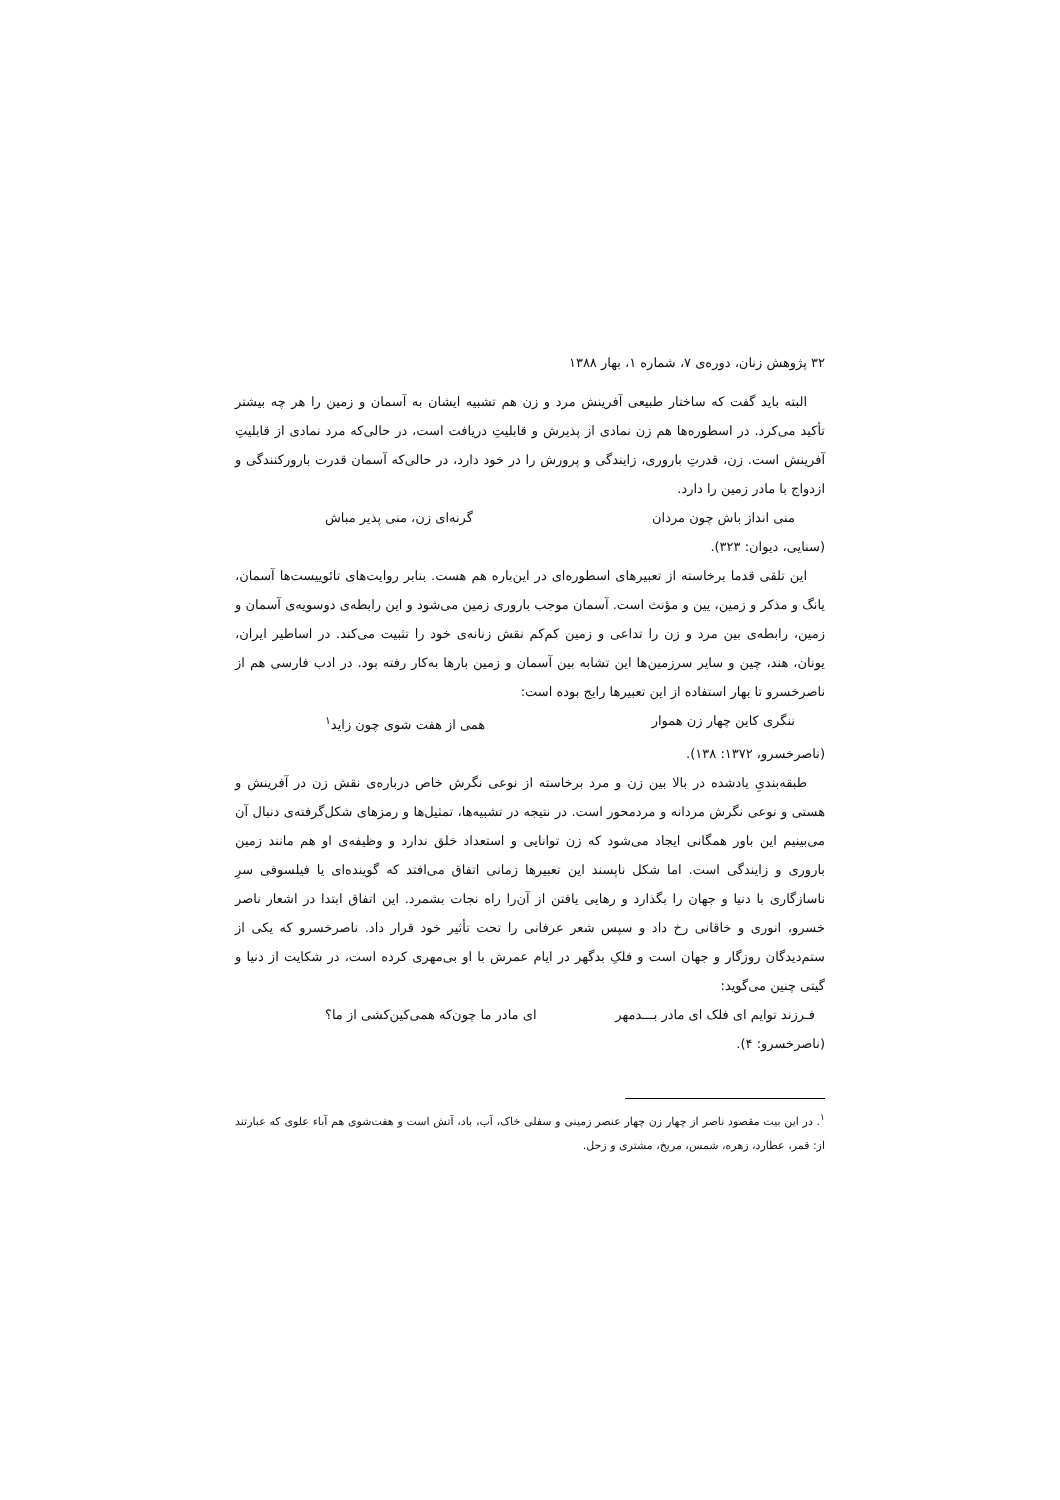۳۲ پژوهش زنان، دوره‌ی ۷، شماره ۱، بهار ۱۳۸۸
البته باید گفت که ساختار طبیعی آفرینش مرد و زن هم تشبیه ایشان به آسمان و زمین را هر چه بیشتر تأکید می‌کرد. در اسطوره‌ها هم زن نمادی از پذیرش و قابلیتِ دریافت است، در حالی‌که مرد نمادی از قابلیتِ آفرینش است. زن، قدرتِ باروری، زایندگی و پرورش را در خود دارد، در حالی‌که آسمان قدرت بارورکنندگی و ازدواج با مادر زمین را دارد.
منی انداز باش چون مردان گرنه‌ای زن، منی پذیر مباش
(سنایی، دیوان: ۳۲۳).
این تلقی قدما برخاسته از تعبیرهای اسطوره‌ای در این‌باره هم هست. بنابر روایت‌های تائوییست‌ها آسمان، یانگ و مذکر و زمین، یین و مؤنث است. آسمان موجب باروری زمین می‌شود و این رابطه‌ی دوسویه‌ی آسمان و زمین، رابطه‌ی بین مرد و زن را تداعی و زمین کم‌کم نقش زنانه‌ی خود را تثبیت می‌کند. در اساطیر ایران، یونان، هند، چین و سایر سرزمین‌ها این تشابه بین آسمان و زمین بارها به‌کار رفته بود. در ادب فارسی هم از ناصرخسرو تا بهار استفاده از این تعبیرها رایج بوده است:
ننگری کاین چهار زن هموار همی از هفت شوی چون زاید<sup>۱</sup>
(ناصرخسرو، ۱۳۷۲: ۱۳۸).
طبقه‌بندیِ یادشده در بالا بین زن و مرد برخاسته از نوعی نگرش خاص درباره‌ی نقش زن در آفرینش و هستی و نوعی نگرش مردانه و مردمحور است. در نتیجه در تشبیه‌ها، تمثیل‌ها و رمزهای شکل‌گرفته‌ی دنبال آن می‌بینیم این باور همگانی ایجاد می‌شود که زن توانایی و استعداد خلق ندارد و وظیفه‌ی او هم مانند زمین باروری و زایندگی است. اما شکل ناپسند این تعبیرها زمانی اتفاق می‌افتد که گوینده‌ای یا فیلسوفی سرِ ناسازگاری با دنیا و جهان را بگذارد و رهایی یافتن از آن‌را راه نجات بشمرد. این اتفاق ابتدا در اشعار ناصر خسرو، انوری و خاقانی رخ داد و سپس شعر عرفانی را تحت تأثیر خود قرار داد. ناصرخسرو که یکی از ستم‌دیدگان روزگار و جهان است و فلکِ بدگهر در ایام عمرش با او بی‌مهری کرده است، در شکایت از دنیا و گیتی چنین می‌گوید:
فـرزند توایم ای فلک ای مادر بـــدمهر ای مادر ما چون‌که همی‌کین‌کشی از ما؟
(ناصرخسرو: ۴).
<sup>۱</sup>. در این بیت مقصود ناصر از چهار زن چهار عنصر زمینی و سفلی خاک، آب، باد، آتش است و هفت‌شوی هم آباء علوی که عبارتند از: قمر، عطارد، زهره، شمس، مریخ، مشتری و زحل.